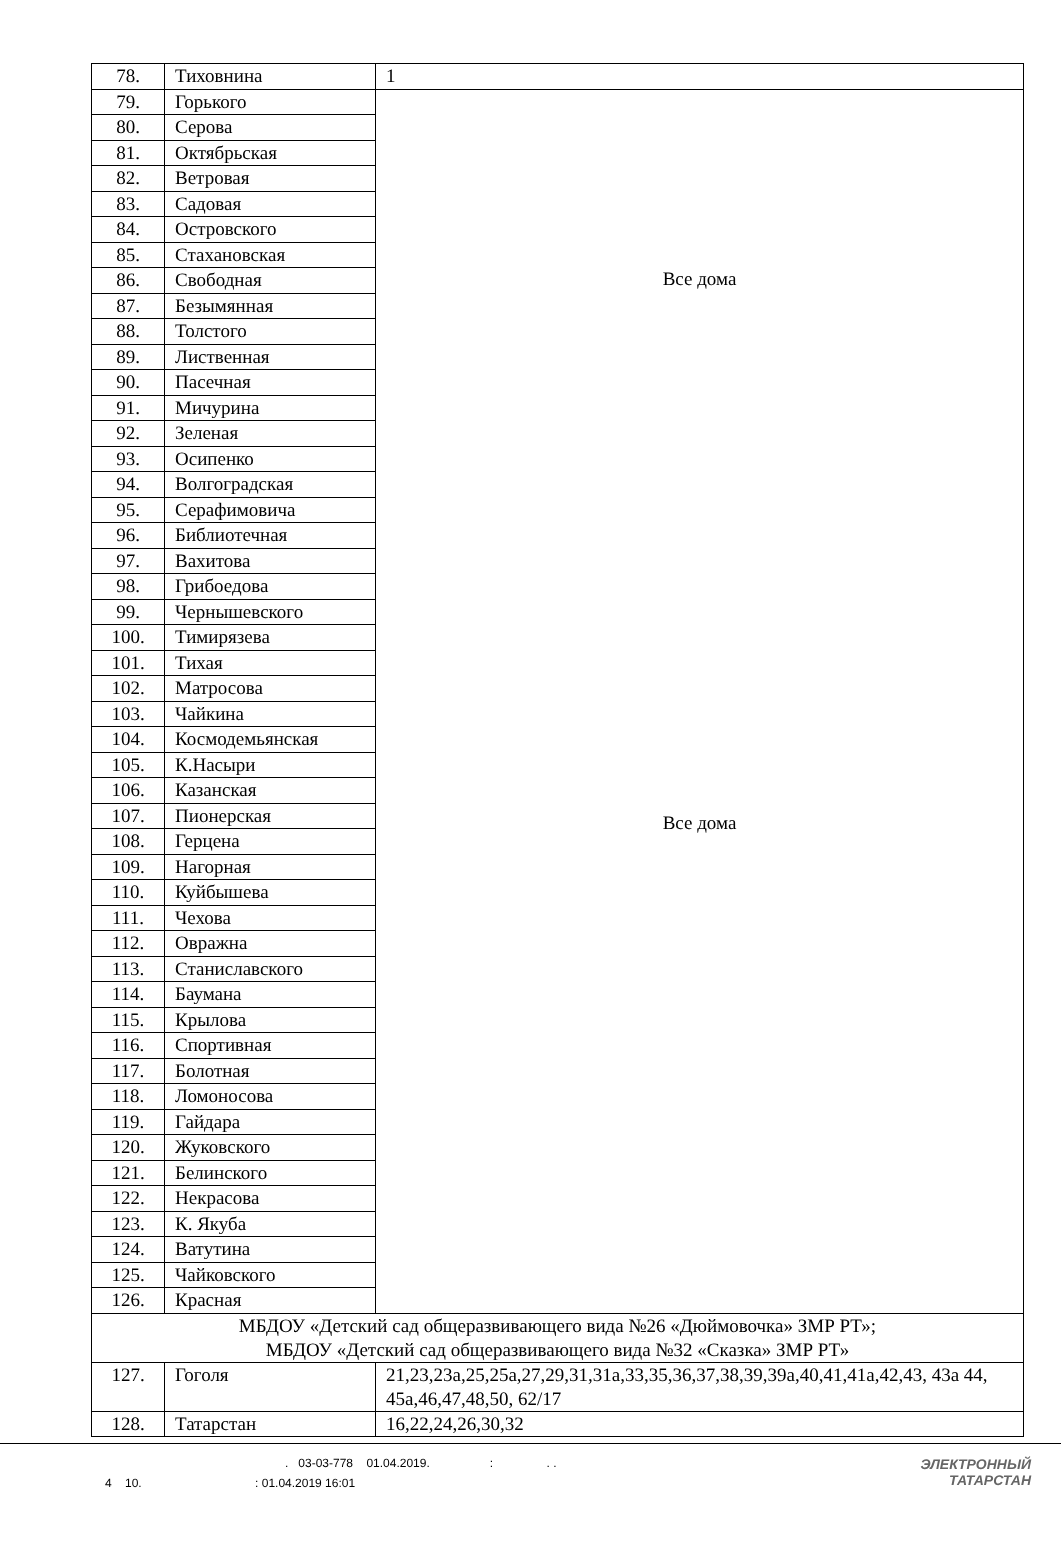| 78. | Тиховнина | 1 |
| 79. | Горького | Все дома Все дома |
| 80. | Серова | |
| 81. | Октябрьская | |
| 82. | Ветровая | |
| 83. | Садовая | |
| 84. | Островского | |
| 85. | Стахановская | |
| 86. | Свободная | |
| 87. | Безымянная | |
| 88. | Толстого | |
| 89. | Лиственная | |
| 90. | Пасечная | |
| 91. | Мичурина | |
| 92. | Зеленая | |
| 93. | Осипенко | |
| 94. | Волгоградская | |
| 95. | Серафимовича | |
| 96. | Библиотечная | |
| 97. | Вахитова | |
| 98. | Грибоедова | |
| 99. | Чернышевского | |
| 100. | Тимирязева | |
| 101. | Тихая | |
| 102. | Матросова | |
| 103. | Чайкина | |
| 104. | Космодемьянская | |
| 105. | К.Насыри | |
| 106. | Казанская | |
| 107. | Пионерская | |
| 108. | Герцена | |
| 109. | Нагорная | |
| 110. | Куйбышева | |
| 111. | Чехова | |
| 112. | Овражна | |
| 113. | Станиславского | |
| 114. | Баумана | |
| 115. | Крылова | |
| 116. | Спортивная | |
| 117. | Болотная | |
| 118. | Ломоносова | |
| 119. | Гайдара | |
| 120. | Жуковского | |
| 121. | Белинского | |
| 122. | Некрасова | |
| 123. | К. Якуба | |
| 124. | Ватутина | |
| 125. | Чайковского | |
| 126. | Красная | |
| МБДОУ «Детский сад общеразвивающего вида №26 «Дюймовочка» ЗМР РТ»; МБДОУ «Детский сад общеразвивающего вида №32 «Сказка» ЗМР РТ» | | |
| 127. | Гоголя | 21,23,23а,25,25а,27,29,31,31а,33,35,36,37,38,39,39а,40,41,41а,42,43, 43а 44, 45а,46,47,48,50, 62/17 |
| 128. | Татарстан | 16,22,24,26,30,32 |
. 03-03-778 01.04.2019. : . .
4 10. : 01.04.2019 16:01
ЭЛЕКТРОННЫЙ
ТАТАРСТАН